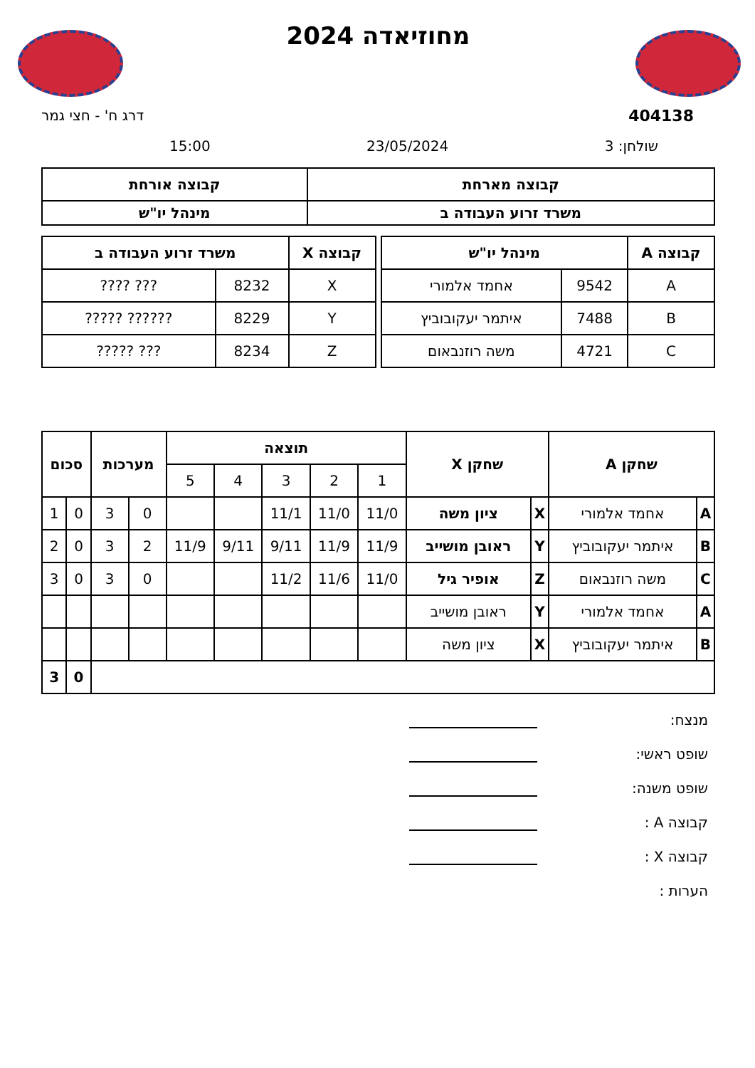מחוזיאדה 2024
404138 דרג ח' - חצי גמר
שולחן: 3 23/05/2024 15:00
| קבוצה מארחת | קבוצה אורחת |
| --- | --- |
| משרד זרוע העבודה ב | מינהל יו"ש |
| קבוצה A | מינהל יו"ש | |
| --- | --- | --- |
| A | 9542 | אחמד אלמורי |
| B | 7488 | איתמר יעקובוביץ |
| C | 4721 | משה רוזנבאום |
| קבוצה X | משרד זרוע העבודה ב | |
| --- | --- | --- |
| X | 8232 | ??? ???? |
| Y | 8229 | ?????? ????? |
| Z | 8234 | ??? ????? |
| שחקן A | | שחקן X | | תוצאה | | | | | מערכות | | סכום | |
| --- | --- | --- | --- | --- | --- | --- | --- | --- | --- | --- | --- | --- |
| | | | | 1 | 2 | 3 | 4 | 5 | | | | |
| A | אחמד אלמורי | X | ציון משה | 11/0 | 11/0 | 11/1 | | | 0 | 3 | 0 | 1 |
| B | איתמר יעקובוביץ | Y | ראובן מושייב | 11/9 | 11/9 | 9/11 | 9/11 | 11/9 | 2 | 3 | 0 | 2 |
| C | משה רוזנבאום | Z | אופיר גיל | 11/0 | 11/6 | 11/2 | | | 0 | 3 | 0 | 3 |
| A | אחמד אלמורי | Y | ראובן מושייב | | | | | | | | | |
| B | איתמר יעקובוביץ | X | ציון משה | | | | | | | | | |
| | | | | | | | | | | | 0 | 3 |
מנצח:
שופט ראשי:
שופט משנה:
קבוצה A :
קבוצה X :
הערות :